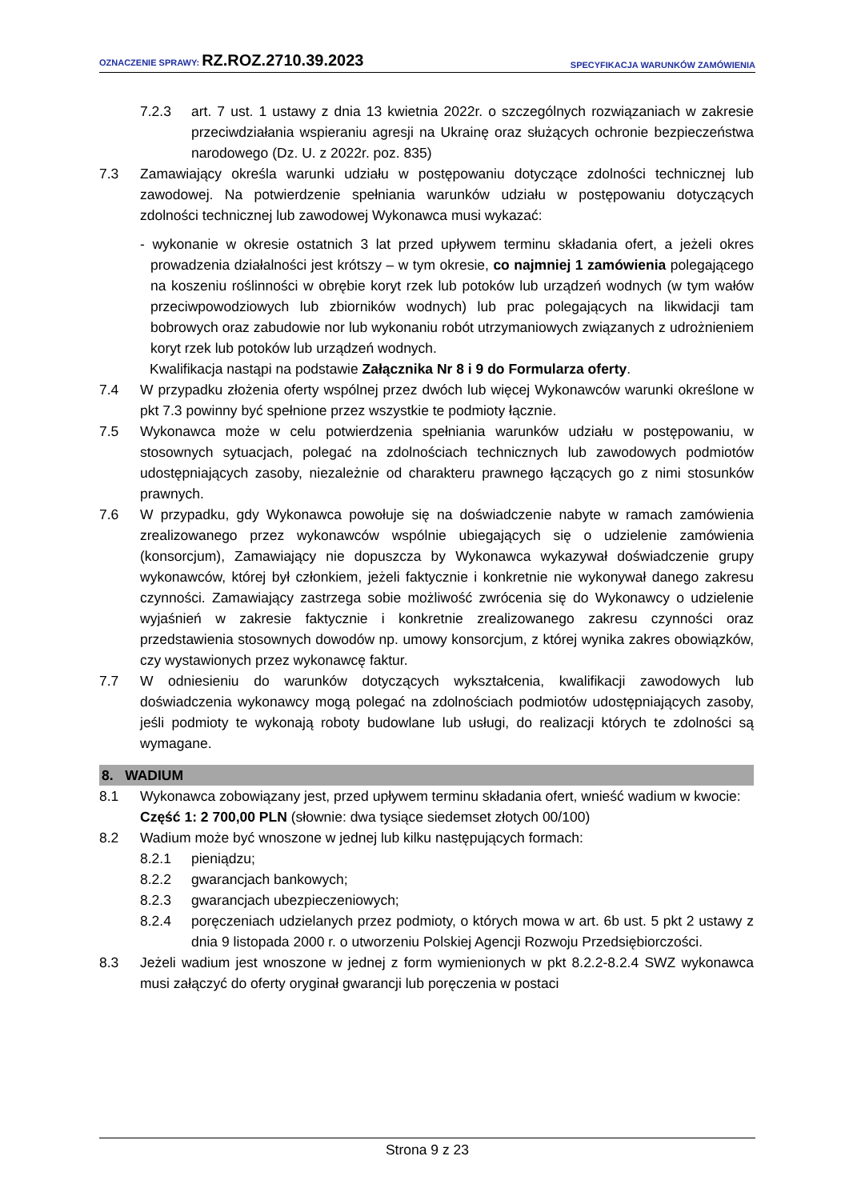OZNACZENIE SPRAWY: RZ.ROZ.2710.39.2023 SPECYFIKACJA WARUNKÓW ZAMÓWIENIA
7.2.3 art. 7 ust. 1 ustawy z dnia 13 kwietnia 2022r. o szczególnych rozwiązaniach w zakresie przeciwdziałania wspieraniu agresji na Ukrainę oraz służących ochronie bezpieczeństwa narodowego (Dz. U. z 2022r. poz. 835)
7.3 Zamawiający określa warunki udziału w postępowaniu dotyczące zdolności technicznej lub zawodowej. Na potwierdzenie spełniania warunków udziału w postępowaniu dotyczących zdolności technicznej lub zawodowej Wykonawca musi wykazać:
- wykonanie w okresie ostatnich 3 lat przed upływem terminu składania ofert, a jeżeli okres prowadzenia działalności jest krótszy – w tym okresie, co najmniej 1 zamówienia polegającego na koszeniu roślinności w obrębie koryt rzek lub potoków lub urządzeń wodnych (w tym wałów przeciwpowodziowych lub zbiorników wodnych) lub prac polegających na likwidacji tam bobrowych oraz zabudowie nor lub wykonaniu robót utrzymaniowych związanych z udrożnieniem koryt rzek lub potoków lub urządzeń wodnych.
Kwalifikacja nastąpi na podstawie Załącznika Nr 8 i 9 do Formularza oferty.
7.4 W przypadku złożenia oferty wspólnej przez dwóch lub więcej Wykonawców warunki określone w pkt 7.3 powinny być spełnione przez wszystkie te podmioty łącznie.
7.5 Wykonawca może w celu potwierdzenia spełniania warunków udziału w postępowaniu, w stosownych sytuacjach, polegać na zdolnościach technicznych lub zawodowych podmiotów udostępniających zasoby, niezależnie od charakteru prawnego łączących go z nimi stosunków prawnych.
7.6 W przypadku, gdy Wykonawca powołuje się na doświadczenie nabyte w ramach zamówienia zrealizowanego przez wykonawców wspólnie ubiegających się o udzielenie zamówienia (konsorcjum), Zamawiający nie dopuszcza by Wykonawca wykazywał doświadczenie grupy wykonawców, której był członkiem, jeżeli faktycznie i konkretnie nie wykonywał danego zakresu czynności. Zamawiający zastrzega sobie możliwość zwrócenia się do Wykonawcy o udzielenie wyjaśnień w zakresie faktycznie i konkretnie zrealizowanego zakresu czynności oraz przedstawienia stosownych dowodów np. umowy konsorcjum, z której wynika zakres obowiązków, czy wystawionych przez wykonawcę faktur.
7.7 W odniesieniu do warunków dotyczących wykształcenia, kwalifikacji zawodowych lub doświadczenia wykonawcy mogą polegać na zdolnościach podmiotów udostępniających zasoby, jeśli podmioty te wykonają roboty budowlane lub usługi, do realizacji których te zdolności są wymagane.
8. WADIUM
8.1 Wykonawca zobowiązany jest, przed upływem terminu składania ofert, wnieść wadium w kwocie:
Część 1: 2 700,00 PLN (słownie: dwa tysiące siedemset złotych 00/100)
8.2 Wadium może być wnoszone w jednej lub kilku następujących formach:
8.2.1 pieniądzu;
8.2.2 gwarancjach bankowych;
8.2.3 gwarancjach ubezpieczeniowych;
8.2.4 poręczeniach udzielanych przez podmioty, o których mowa w art. 6b ust. 5 pkt 2 ustawy z dnia 9 listopada 2000 r. o utworzeniu Polskiej Agencji Rozwoju Przedsiębiorczości.
8.3 Jeżeli wadium jest wnoszone w jednej z form wymienionych w pkt 8.2.2-8.2.4 SWZ wykonawca musi załączyć do oferty oryginał gwarancji lub poręczenia w postaci
Strona 9 z 23